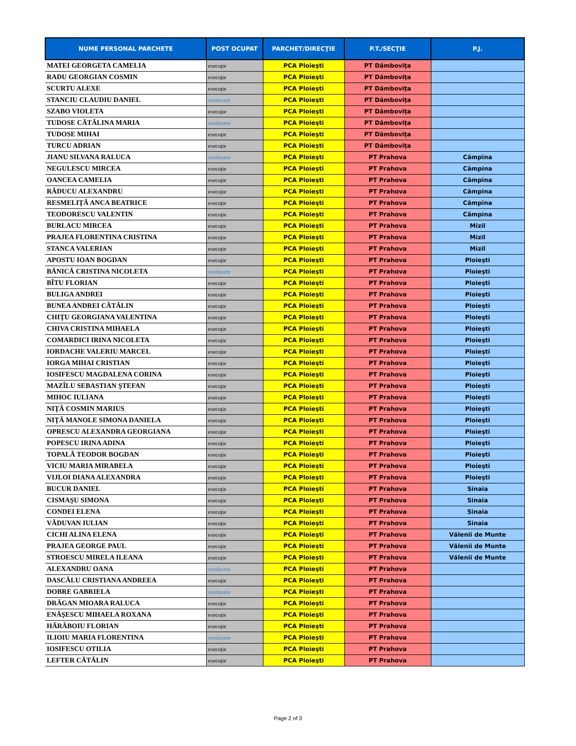| NUME PERSONAL PARCHETE | POST OCUPAT | PARCHET/DIRECŢIE | P.T./SECŢIE | P.J. |
| --- | --- | --- | --- | --- |
| MATEI GEORGETA CAMELIA | execuţie | PCA Ploieşti | PT Dâmboviţa | |
| RADU GEORGIAN COSMIN | execuţie | PCA Ploieşti | PT Dâmboviţa | |
| SCURTU ALEXE | execuţie | PCA Ploieşti | PT Dâmboviţa | |
| STANCIU CLAUDIU DANIEL | conducere | PCA Ploieşti | PT Dâmboviţa | |
| SZABO VIOLETA | execuţie | PCA Ploieşti | PT Dâmboviţa | |
| TUDOSE CĂTĂLINA MARIA | conducere | PCA Ploieşti | PT Dâmboviţa | |
| TUDOSE MIHAI | execuţie | PCA Ploieşti | PT Dâmboviţa | |
| TURCU ADRIAN | execuţie | PCA Ploieşti | PT Dâmboviţa | |
| JIANU SILVANA RALUCA | conducere | PCA Ploieşti | PT Prahova | Câmpina |
| NEGULESCU MIRCEA | execuţie | PCA Ploieşti | PT Prahova | Câmpina |
| OANCEA CAMELIA | execuţie | PCA Ploieşti | PT Prahova | Câmpina |
| RĂDUCU ALEXANDRU | execuţie | PCA Ploieşti | PT Prahova | Câmpina |
| RESMELIŢĂ ANCA BEATRICE | execuţie | PCA Ploieşti | PT Prahova | Câmpina |
| TEODORESCU VALENTIN | execuţie | PCA Ploieşti | PT Prahova | Câmpina |
| BURLACU MIRCEA | execuţie | PCA Ploieşti | PT Prahova | Mizil |
| PRAJEA FLORENTINA CRISTINA | execuţie | PCA Ploieşti | PT Prahova | Mizil |
| STANCA VALERIAN | execuţie | PCA Ploieşti | PT Prahova | Mizil |
| APOSTU IOAN BOGDAN | execuţie | PCA Ploieşti | PT Prahova | Ploieşti |
| BĂNICĂ CRISTINA NICOLETA | conducere | PCA Ploieşti | PT Prahova | Ploieşti |
| BÎTU FLORIAN | execuţie | PCA Ploieşti | PT Prahova | Ploieşti |
| BULIGA ANDREI | execuţie | PCA Ploieşti | PT Prahova | Ploieşti |
| BUNEA ANDREI CĂTĂLIN | execuţie | PCA Ploieşti | PT Prahova | Ploieşti |
| CHIŢU GEORGIANA VALENTINA | execuţie | PCA Ploieşti | PT Prahova | Ploieşti |
| CHIVA CRISTINA MIHAELA | execuţie | PCA Ploieşti | PT Prahova | Ploieşti |
| COMARDICI IRINA NICOLETA | execuţie | PCA Ploieşti | PT Prahova | Ploieşti |
| IORDACHE VALERIU MARCEL | execuţie | PCA Ploieşti | PT Prahova | Ploieşti |
| IORGA MIHAI CRISTIAN | execuţie | PCA Ploieşti | PT Prahova | Ploieşti |
| IOSIFESCU MAGDALENA CORINA | execuţie | PCA Ploieşti | PT Prahova | Ploieşti |
| MAZÎLU SEBASTIAN ŞTEFAN | execuţie | PCA Ploieşti | PT Prahova | Ploieşti |
| MIHOC IULIANA | execuţie | PCA Ploieşti | PT Prahova | Ploieşti |
| NIŢĂ COSMIN MARIUS | execuţie | PCA Ploieşti | PT Prahova | Ploieşti |
| NIŢĂ MANOLE SIMONA DANIELA | execuţie | PCA Ploieşti | PT Prahova | Ploieşti |
| OPRESCU ALEXANDRA GEORGIANA | execuţie | PCA Ploieşti | PT Prahova | Ploieşti |
| POPESCU IRINA ADINA | execuţie | PCA Ploieşti | PT Prahova | Ploieşti |
| TOPALĂ TEODOR BOGDAN | execuţie | PCA Ploieşti | PT Prahova | Ploieşti |
| VICIU MARIA MIRABELA | execuţie | PCA Ploieşti | PT Prahova | Ploieşti |
| VIJLOI DIANA ALEXANDRA | execuţie | PCA Ploieşti | PT Prahova | Ploieşti |
| BUCUR DANIEL | execuţie | PCA Ploieşti | PT Prahova | Sinaia |
| CISMAŞU SIMONA | execuţie | PCA Ploieşti | PT Prahova | Sinaia |
| CONDEI ELENA | execuţie | PCA Ploieşti | PT Prahova | Sinaia |
| VĂDUVAN IULIAN | execuţie | PCA Ploieşti | PT Prahova | Sinaia |
| CICHI ALINA ELENA | execuţie | PCA Ploieşti | PT Prahova | Vălenii de Munte |
| PRAJEA GEORGE PAUL | execuţie | PCA Ploieşti | PT Prahova | Vălenii de Munte |
| STROESCU MIRELA ILEANA | execuţie | PCA Ploieşti | PT Prahova | Vălenii de Munte |
| ALEXANDRU OANA | conducere | PCA Ploieşti | PT Prahova | |
| DASCĂLU CRISTIANA ANDREEA | execuţie | PCA Ploieşti | PT Prahova | |
| DOBRE GABRIELA | conducere | PCA Ploieşti | PT Prahova | |
| DRĂGAN MIOARA RALUCA | execuţie | PCA Ploieşti | PT Prahova | |
| ENĂŞESCU MIHAELA ROXANA | execuţie | PCA Ploieşti | PT Prahova | |
| HĂRĂBOIU FLORIAN | execuţie | PCA Ploieşti | PT Prahova | |
| ILIOIU MARIA FLORENTINA | conducere | PCA Ploieşti | PT Prahova | |
| IOSIFESCU OTILIA | execuţie | PCA Ploieşti | PT Prahova | |
| LEFTER CĂTĂLIN | execuţie | PCA Ploieşti | PT Prahova | |
Page 2 of 3